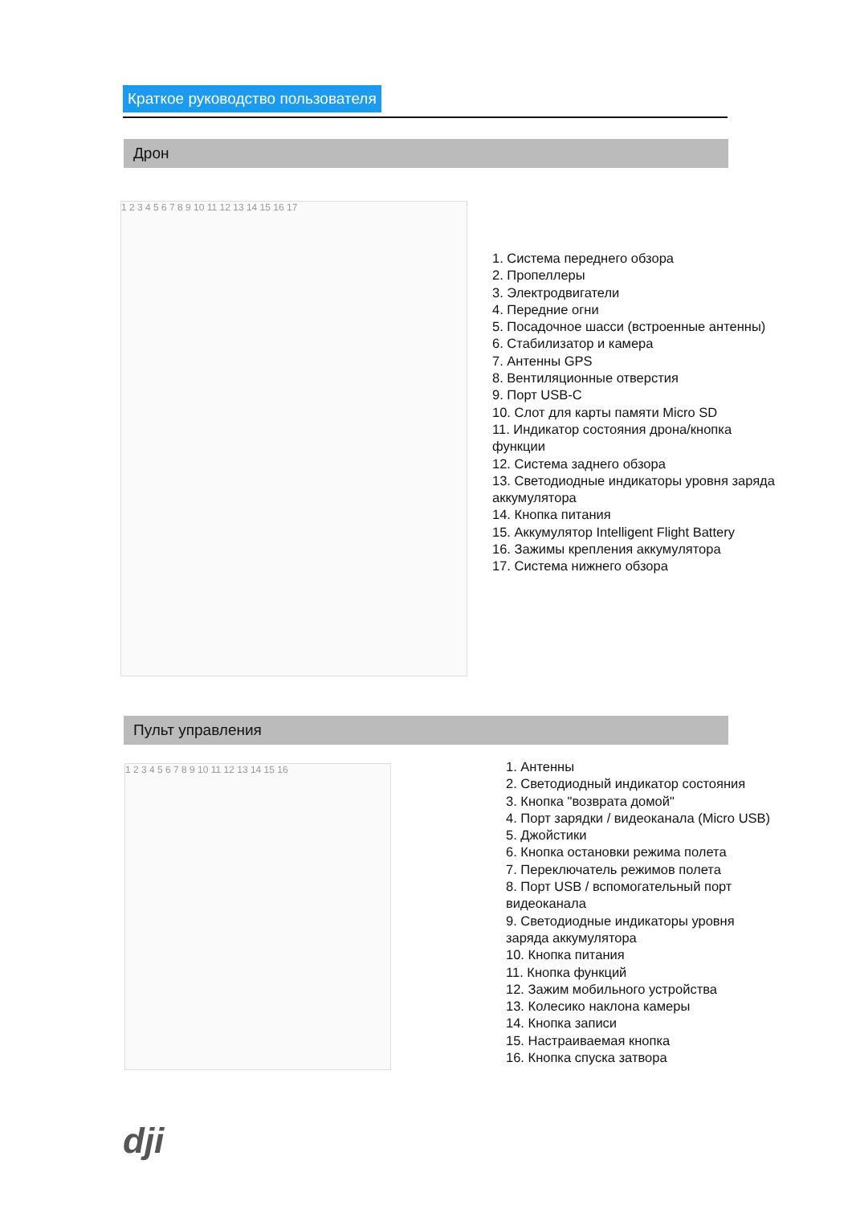Краткое руководство пользователя
Дрон
1 2 3 4 5 6 7 8 9 10 11 12 13 14 15 16 17
1. Система переднего обзора
2. Пропеллеры
3. Электродвигатели
4. Передние огни
5. Посадочное шасси (встроенные антенны)
6. Стабилизатор и камера
7. Антенны GPS
8. Вентиляционные отверстия
9. Порт USB-C
10. Слот для карты памяти Micro SD
11. Индикатор состояния дрона/кнопка
функции
12. Система заднего обзора
13. Светодиодные индикаторы уровня заряда
аккумулятора
14. Кнопка питания
15. Аккумулятор Intelligent Flight Battery
16. Зажимы крепления аккумулятора
17. Система нижнего обзора
Пульт управления
1 2 3 4 5 6 7 8 9 10 11 12 13 14 15 16
1. Антенны
2. Светодиодный индикатор состояния
3. Кнопка "возврата домой"
4. Порт зарядки / видеоканала (Micro USB)
5. Джойстики
6. Кнопка остановки режима полета
7. Переключатель режимов полета
8. Порт USB / вспомогательный порт
видеоканала
9. Светодиодные индикаторы уровня
заряда аккумулятора
10. Кнопка питания
11. Кнопка функций
12. Зажим мобильного устройства
13. Колесико наклона камеры
14. Кнопка записи
15. Настраиваемая кнопка
16. Кнопка спуска затвора
dji